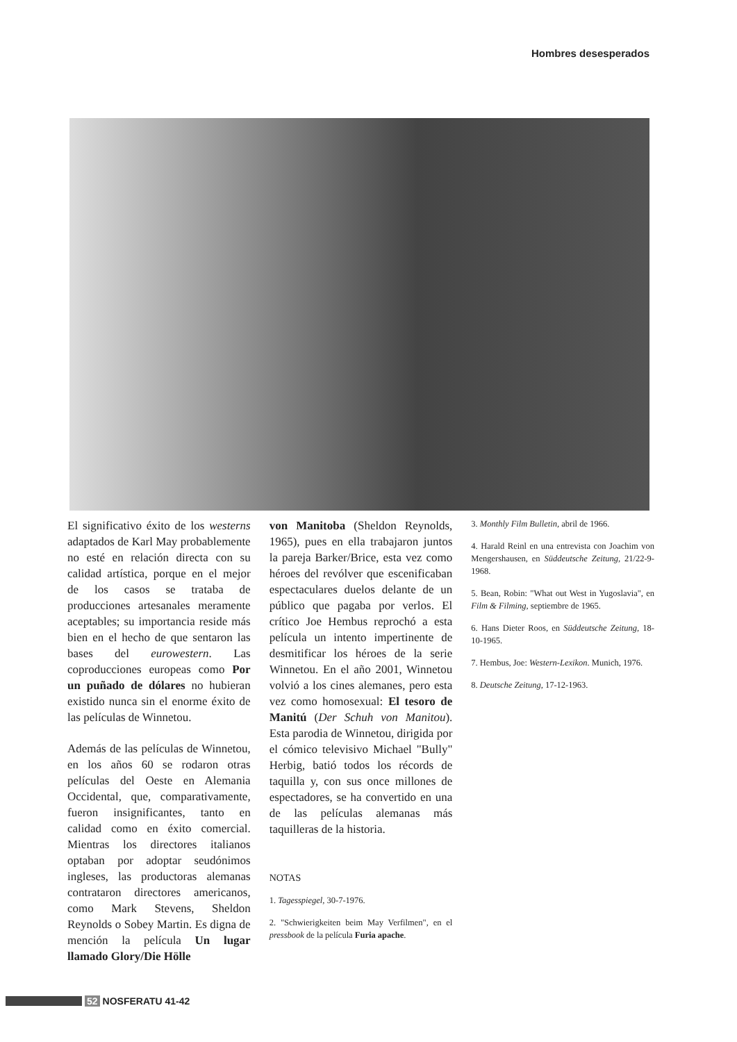Hombres desesperados
El significativo éxito de los westerns adaptados de Karl May probablemente no esté en relación directa con su calidad artística, porque en el mejor de los casos se trataba de producciones artesanales meramente aceptables; su importancia reside más bien en el hecho de que sentaron las bases del eurowestern. Las coproducciones europeas como Por un puñado de dólares no hubieran existido nunca sin el enorme éxito de las películas de Winnetou.
Además de las películas de Winnetou, en los años 60 se rodaron otras películas del Oeste en Alemania Occidental, que, comparativamente, fueron insignificantes, tanto en calidad como en éxito comercial. Mientras los directores italianos optaban por adoptar seudónimos ingleses, las productoras alemanas contrataron directores americanos, como Mark Stevens, Sheldon Reynolds o Sobey Martin. Es digna de mención la película Un lugar llamado Glory/Die Hölle
von Manitoba (Sheldon Reynolds, 1965), pues en ella trabajaron juntos la pareja Barker/Brice, esta vez como héroes del revólver que escenificaban espectaculares duelos delante de un público que pagaba por verlos. El crítico Joe Hembus reprochó a esta película un intento impertinente de desmitificar los héroes de la serie Winnetou. En el año 2001, Winnetou volvió a los cines alemanes, pero esta vez como homosexual: El tesoro de Manitú (Der Schuh von Manitou). Esta parodia de Winnetou, dirigida por el cómico televisivo Michael "Bully" Herbig, batió todos los récords de taquilla y, con sus once millones de espectadores, se ha convertido en una de las películas alemanas más taquilleras de la historia.
NOTAS
1. Tagesspiegel, 30-7-1976.
2. "Schwierigkeiten beim May Verfilmen", en el pressbook de la película Furia apache.
3. Monthly Film Bulletin, abril de 1966.
4. Harald Reinl en una entrevista con Joachim von Mengershausen, en Süddeutsche Zeitung, 21/22-9-1968.
5. Bean, Robin: "What out West in Yugoslavia", en Film & Filming, septiembre de 1965.
6. Hans Dieter Roos, en Süddeutsche Zeitung, 18-10-1965.
7. Hembus, Joe: Western-Lexikon. Munich, 1976.
8. Deutsche Zeitung, 17-12-1963.
52 NOSFERATU 41-42